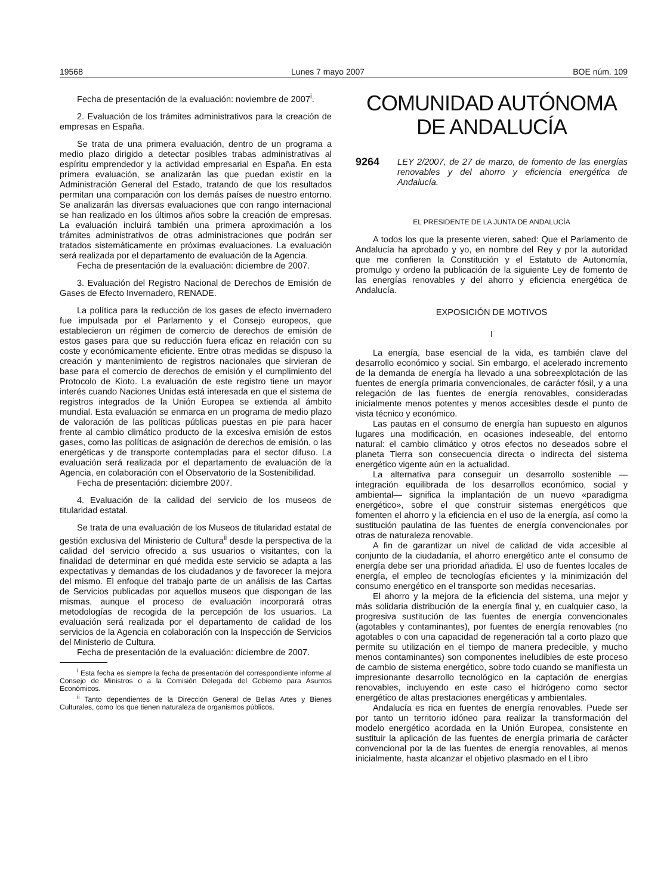19568 Lunes 7 mayo 2007 BOE núm. 109
Fecha de presentación de la evaluación: noviembre de 2007<sup>i</sup>.
2. Evaluación de los trámites administrativos para la creación de empresas en España.
Se trata de una primera evaluación, dentro de un programa a medio plazo dirigido a detectar posibles trabas administrativas al espíritu emprendedor y la actividad empresarial en España. En esta primera evaluación, se analizarán las que puedan existir en la Administración General del Estado, tratando de que los resultados permitan una comparación con los demás países de nuestro entorno. Se analizarán las diversas evaluaciones que con rango internacional se han realizado en los últimos años sobre la creación de empresas. La evaluación incluirá también una primera aproximación a los trámites administrativos de otras administraciones que podrán ser tratados sistemáticamente en próximas evaluaciones. La evaluación será realizada por el departamento de evaluación de la Agencia.
Fecha de presentación de la evaluación: diciembre de 2007.
3. Evaluación del Registro Nacional de Derechos de Emisión de Gases de Efecto Invernadero, RENADE.
La política para la reducción de los gases de efecto invernadero fue impulsada por el Parlamento y el Consejo europeos, que establecieron un régimen de comercio de derechos de emisión de estos gases para que su reducción fuera eficaz en relación con su coste y económicamente eficiente. Entre otras medidas se dispuso la creación y mantenimiento de registros nacionales que sirvieran de base para el comercio de derechos de emisión y el cumplimiento del Protocolo de Kioto. La evaluación de este registro tiene un mayor interés cuando Naciones Unidas está interesada en que el sistema de registros integrados de la Unión Europea se extienda al ámbito mundial. Esta evaluación se enmarca en un programa de medio plazo de valoración de las políticas públicas puestas en pie para hacer frente al cambio climático producto de la excesiva emisión de estos gases, como las políticas de asignación de derechos de emisión, o las energéticas y de transporte contempladas para el sector difuso. La evaluación será realizada por el departamento de evaluación de la Agencia, en colaboración con el Observatorio de la Sostenibilidad.
Fecha de presentación: diciembre 2007.
4. Evaluación de la calidad del servicio de los museos de titularidad estatal.
Se trata de una evaluación de los Museos de titularidad estatal de gestión exclusiva del Ministerio de Cultura<sup>ii</sup> desde la perspectiva de la calidad del servicio ofrecido a sus usuarios o visitantes, con la finalidad de determinar en qué medida este servicio se adapta a las expectativas y demandas de los ciudadanos y de favorecer la mejora del mismo. El enfoque del trabajo parte de un análisis de las Cartas de Servicios publicadas por aquellos museos que dispongan de las mismas, aunque el proceso de evaluación incorporará otras metodologías de recogida de la percepción de los usuarios. La evaluación será realizada por el departamento de calidad de los servicios de la Agencia en colaboración con la Inspección de Servicios del Ministerio de Cultura.
Fecha de presentación de la evaluación: diciembre de 2007.
<sup>i</sup> Esta fecha es siempre la fecha de presentación del correspondiente informe al Consejo de Ministros o a la Comisión Delegada del Gobierno para Asuntos Económicos.
<sup>ii</sup> Tanto dependientes de la Dirección General de Bellas Artes y Bienes Culturales, como los que tienen naturaleza de organismos públicos.
COMUNIDAD AUTÓNOMA
DE ANDALUCÍA
9264 LEY 2/2007, de 27 de marzo, de fomento de las energías renovables y del ahorro y eficiencia energética de Andalucía.
EL PRESIDENTE DE LA JUNTA DE ANDALUCÍA
A todos los que la presente vieren, sabed: Que el Parlamento de Andalucía ha aprobado y yo, en nombre del Rey y por la autoridad que me confieren la Constitución y el Estatuto de Autonomía, promulgo y ordeno la publicación de la siguiente Ley de fomento de las energías renovables y del ahorro y eficiencia energética de Andalucía.
EXPOSICIÓN DE MOTIVOS
I
La energía, base esencial de la vida, es también clave del desarrollo económico y social. Sin embargo, el acelerado incremento de la demanda de energía ha llevado a una sobreexplotación de las fuentes de energía primaria convencionales, de carácter fósil, y a una relegación de las fuentes de energía renovables, consideradas inicialmente menos potentes y menos accesibles desde el punto de vista técnico y económico.
Las pautas en el consumo de energía han supuesto en algunos lugares una modificación, en ocasiones indeseable, del entorno natural: el cambio climático y otros efectos no deseados sobre el planeta Tierra son consecuencia directa o indirecta del sistema energético vigente aún en la actualidad.
La alternativa para conseguir un desarrollo sostenible —integración equilibrada de los desarrollos económico, social y ambiental— significa la implantación de un nuevo «paradigma energético», sobre el que construir sistemas energéticos que fomenten el ahorro y la eficiencia en el uso de la energía, así como la sustitución paulatina de las fuentes de energía convencionales por otras de naturaleza renovable.
A fin de garantizar un nivel de calidad de vida accesible al conjunto de la ciudadanía, el ahorro energético ante el consumo de energía debe ser una prioridad añadida. El uso de fuentes locales de energía, el empleo de tecnologías eficientes y la minimización del consumo energético en el transporte son medidas necesarias.
El ahorro y la mejora de la eficiencia del sistema, una mejor y más solidaria distribución de la energía final y, en cualquier caso, la progresiva sustitución de las fuentes de energía convencionales (agotables y contaminantes), por fuentes de energía renovables (no agotables o con una capacidad de regeneración tal a corto plazo que permite su utilización en el tiempo de manera predecible, y mucho menos contaminantes) son componentes ineludibles de este proceso de cambio de sistema energético, sobre todo cuando se manifiesta un impresionante desarrollo tecnológico en la captación de energías renovables, incluyendo en este caso el hidrógeno como sector energético de altas prestaciones energéticas y ambientales.
Andalucía es rica en fuentes de energía renovables. Puede ser por tanto un territorio idóneo para realizar la transformación del modelo energético acordada en la Unión Europea, consistente en sustituir la aplicación de las fuentes de energía primaria de carácter convencional por la de las fuentes de energía renovables, al menos inicialmente, hasta alcanzar el objetivo plasmado en el Libro